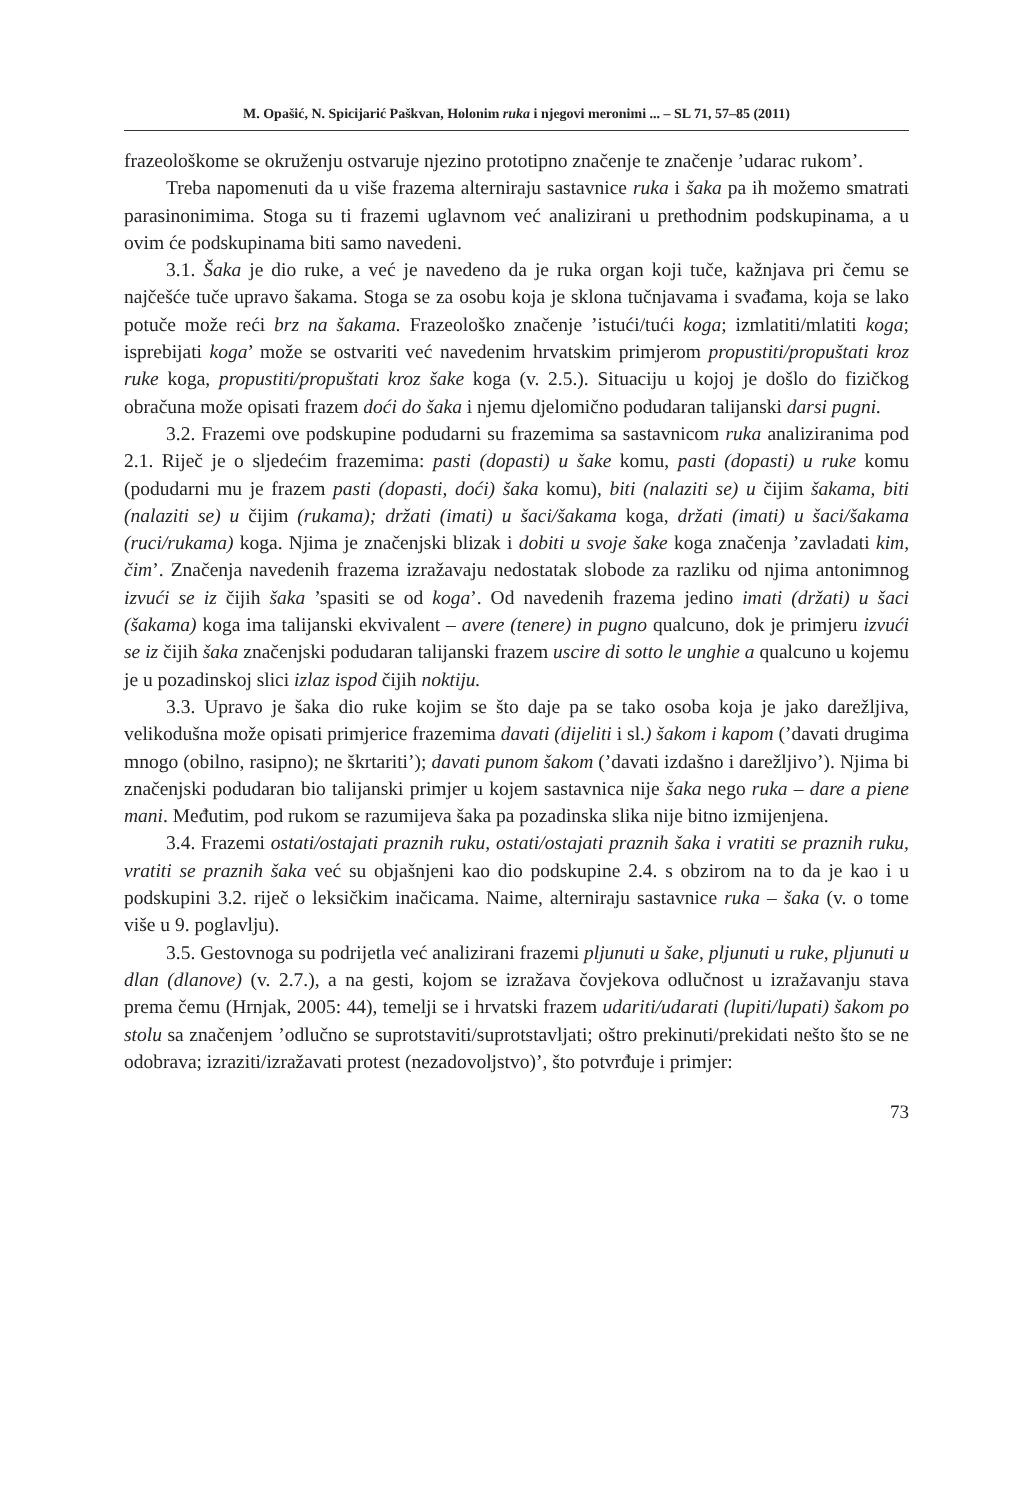M. Opašić, N. Spicijarić Paškvan, Holonim ruka i njegovi meronimi ... – SL 71, 57–85 (2011)
frazeološkome se okruženju ostvaruje njezino prototipno značenje te značenje ’udarac rukom’.
Treba napomenuti da u više frazema alterniraju sastavnice ruka i šaka pa ih možemo smatrati parasinonimima. Stoga su ti frazemi uglavnom već analizirani u prethodnim podskupinama, a u ovim će podskupinama biti samo navedeni.
3.1. Šaka je dio ruke, a već je navedeno da je ruka organ koji tuče, kažnjava pri čemu se najčešće tuče upravo šakama. Stoga se za osobu koja je sklona tučnjavama i svađama, koja se lako potuče može reći brz na šakama. Frazeološko značenje ’istući/tući koga; izmlatiti/mlatiti koga; isprebijati koga’ može se ostvariti već navedenim hrvatskim primjerom propustiti/propuštati kroz ruke koga, propustiti/propuštati kroz šake koga (v. 2.5.). Situaciju u kojoj je došlo do fizičkog obračuna može opisati frazem doći do šaka i njemu djelomično podudaran talijanski darsi pugni.
3.2. Frazemi ove podskupine podudarni su frazemima sa sastavnicom ruka analiziranima pod 2.1. Riječ je o sljedećim frazemima: pasti (dopasti) u šake komu, pasti (dopasti) u ruke komu (podudarni mu je frazem pasti (dopasti, doći) šaka komu), biti (nalaziti se) u čijim šakama, biti (nalaziti se) u čijim (rukama); držati (imati) u šaci/šakama koga, držati (imati) u šaci/šakama (ruci/rukama) koga. Njima je značenjski blizak i dobiti u svoje šake koga značenja ’zavladati kim, čim’. Značenja navedenih frazema izražavaju nedostatak slobode za razliku od njima antonimnog izvući se iz čijih šaka ’spasiti se od koga’. Od navedenih frazema jedino imati (držati) u šaci (šakama) koga ima talijanski ekvivalent – avere (tenere) in pugno qualcuno, dok je primjeru izvući se iz čijih šaka značenjski podudaran talijanski frazem uscire di sotto le unghie a qualcuno u kojemu je u pozadinskoj slici izlaz ispod čijih noktiju.
3.3. Upravo je šaka dio ruke kojim se što daje pa se tako osoba koja je jako darežljiva, velikodušna može opisati primjerice frazemima davati (dijeliti i sl.) šakom i kapom (’davati drugima mnogo (obilno, rasipno); ne škrtariti’); davati punom šakom (’davati izdašno i darežljivo’). Njima bi značenjski podudaran bio talijanski primjer u kojem sastavnica nije šaka nego ruka – dare a piene mani. Međutim, pod rukom se razumijeva šaka pa pozadinska slika nije bitno izmijenjena.
3.4. Frazemi ostati/ostajati praznih ruku, ostati/ostajati praznih šaka i vratiti se praznih ruku, vratiti se praznih šaka već su objašnjeni kao dio podskupine 2.4. s obzirom na to da je kao i u podskupini 3.2. riječ o leksičkim inačicama. Naime, alterniraju sastavnice ruka – šaka (v. o tome više u 9. poglavlju).
3.5. Gestovnoga su podrijetla već analizirani frazemi pljunuti u šake, pljunuti u ruke, pljunuti u dlan (dlanove) (v. 2.7.), a na gesti, kojom se izražava čovjekova odlučnost u izražavanju stava prema čemu (Hrnjak, 2005: 44), temelji se i hrvatski frazem udariti/udarati (lupiti/lupati) šakom po stolu sa značenjem ’odlučno se suprotstaviti/suprotstavljati; oštro prekinuti/prekidati nešto što se ne odobrava; izraziti/izražavati protest (nezadovoljstvo)’, što potvrđuje i primjer:
73